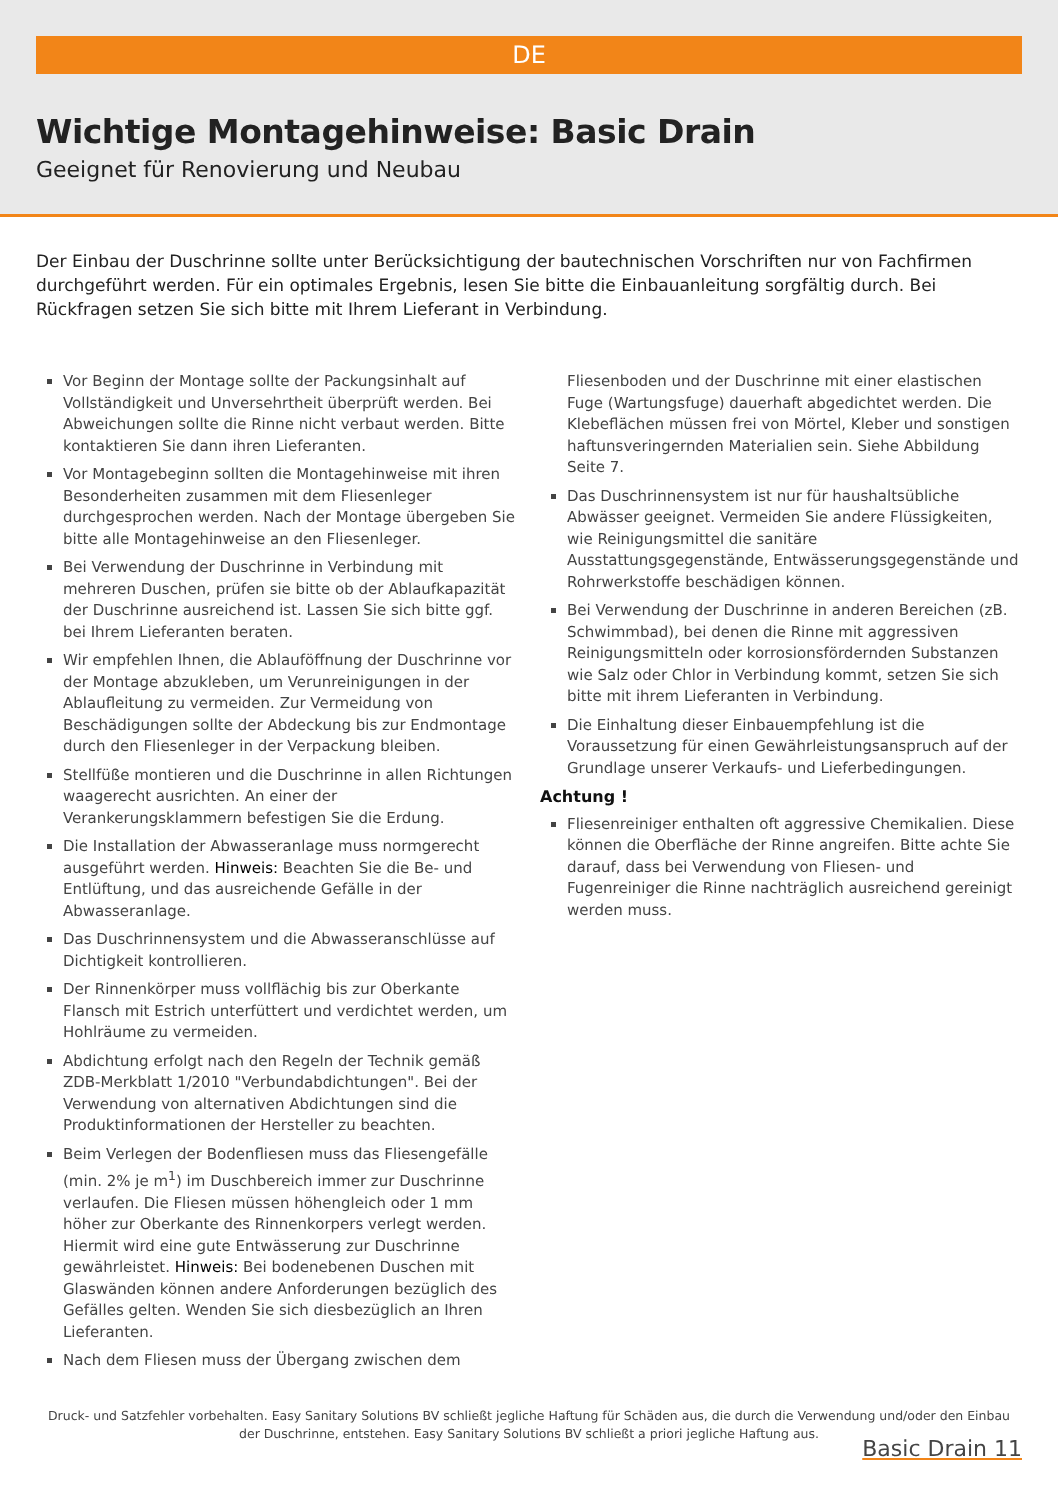DE
Wichtige Montagehinweise: Basic Drain
Geeignet für Renovierung und Neubau
Der Einbau der Duschrinne sollte unter Berücksichtigung der bautechnischen Vorschriften nur von Fachfirmen durchgeführt werden. Für ein optimales Ergebnis, lesen Sie bitte die Einbauanleitung sorgfältig durch. Bei Rückfragen setzen Sie sich bitte mit Ihrem Lieferant in Verbindung.
Vor Beginn der Montage sollte der Packungsinhalt auf Vollständigkeit und Unversehrtheit überprüft werden. Bei Abweichungen sollte die Rinne nicht verbaut werden. Bitte kontaktieren Sie dann ihren Lieferanten.
Vor Montagebeginn sollten die Montagehinweise mit ihren Besonderheiten zusammen mit dem Fliesenleger durchgesprochen werden. Nach der Montage übergeben Sie bitte alle Montagehinweise an den Fliesenleger.
Bei Verwendung der Duschrinne in Verbindung mit mehreren Duschen, prüfen sie bitte ob der Ablaufkapazität der Duschrinne ausreichend ist. Lassen Sie sich bitte ggf. bei Ihrem Lieferanten beraten.
Wir empfehlen Ihnen, die Ablauföffnung der Duschrinne vor der Montage abzukleben, um Verunreinigungen in der Ablaufleitung zu vermeiden. Zur Vermeidung von Beschädigungen sollte der Abdeckung bis zur Endmontage durch den Fliesenleger in der Verpackung bleiben.
Stellfüße montieren und die Duschrinne in allen Richtungen waagerecht ausrichten. An einer der Verankerungsklammern befestigen Sie die Erdung.
Die Installation der Abwasseranlage muss normgerecht ausgeführt werden. Hinweis: Beachten Sie die Be- und Entlüftung, und das ausreichende Gefälle in der Abwasseranlage.
Das Duschrinnensystem und die Abwasseranschlüsse auf Dichtigkeit kontrollieren.
Der Rinnenkörper muss vollflächig bis zur Oberkante Flansch mit Estrich unterfüttert und verdichtet werden, um Hohlräume zu vermeiden.
Abdichtung erfolgt nach den Regeln der Technik gemäß ZDB-Merkblatt 1/2010 "Verbundabdichtungen". Bei der Verwendung von alternativen Abdichtungen sind die Produktinformationen der Hersteller zu beachten.
Beim Verlegen der Bodenfliesen muss das Fliesengefälle (min. 2% je m<sup>1</sup>) im Duschbereich immer zur Duschrinne verlaufen. Die Fliesen müssen höhengleich oder 1 mm höher zur Oberkante des Rinnenkorpers verlegt werden. Hiermit wird eine gute Entwässerung zur Duschrinne gewährleistet. Hinweis: Bei bodenebenen Duschen mit Glaswänden können andere Anforderungen bezüglich des Gefälles gelten. Wenden Sie sich diesbezüglich an Ihren Lieferanten.
Nach dem Fliesen muss der Übergang zwischen dem
Fliesenboden und der Duschrinne mit einer elastischen Fuge (Wartungsfuge) dauerhaft abgedichtet werden. Die Klebeflächen müssen frei von Mörtel, Kleber und sonstigen haftunsveringernden Materialien sein. Siehe Abbildung Seite 7.
Das Duschrinnensystem ist nur für haushaltsübliche Abwässer geeignet. Vermeiden Sie andere Flüssigkeiten, wie Reinigungsmittel die sanitäre Ausstattungsgegenstände, Entwässerungsgegenstände und Rohrwerkstoffe beschädigen können.
Bei Verwendung der Duschrinne in anderen Bereichen (zB. Schwimmbad), bei denen die Rinne mit aggressiven Reinigungsmitteln oder korrosionsfördernden Substanzen wie Salz oder Chlor in Verbindung kommt, setzen Sie sich bitte mit ihrem Lieferanten in Verbindung.
Die Einhaltung dieser Einbauempfehlung ist die Voraussetzung für einen Gewährleistungsanspruch auf der Grundlage unserer Verkaufs- und Lieferbedingungen.
Achtung !
Fliesenreiniger enthalten oft aggressive Chemikalien. Diese können die Oberfläche der Rinne angreifen. Bitte achte Sie darauf, dass bei Verwendung von Fliesen- und Fugenreiniger die Rinne nachträglich ausreichend gereinigt werden muss.
Druck- und Satzfehler vorbehalten. Easy Sanitary Solutions BV schließt jegliche Haftung für Schäden aus, die durch die Verwendung und/oder den Einbau der Duschrinne, entstehen. Easy Sanitary Solutions BV schließt a priori jegliche Haftung aus.
Basic Drain 11